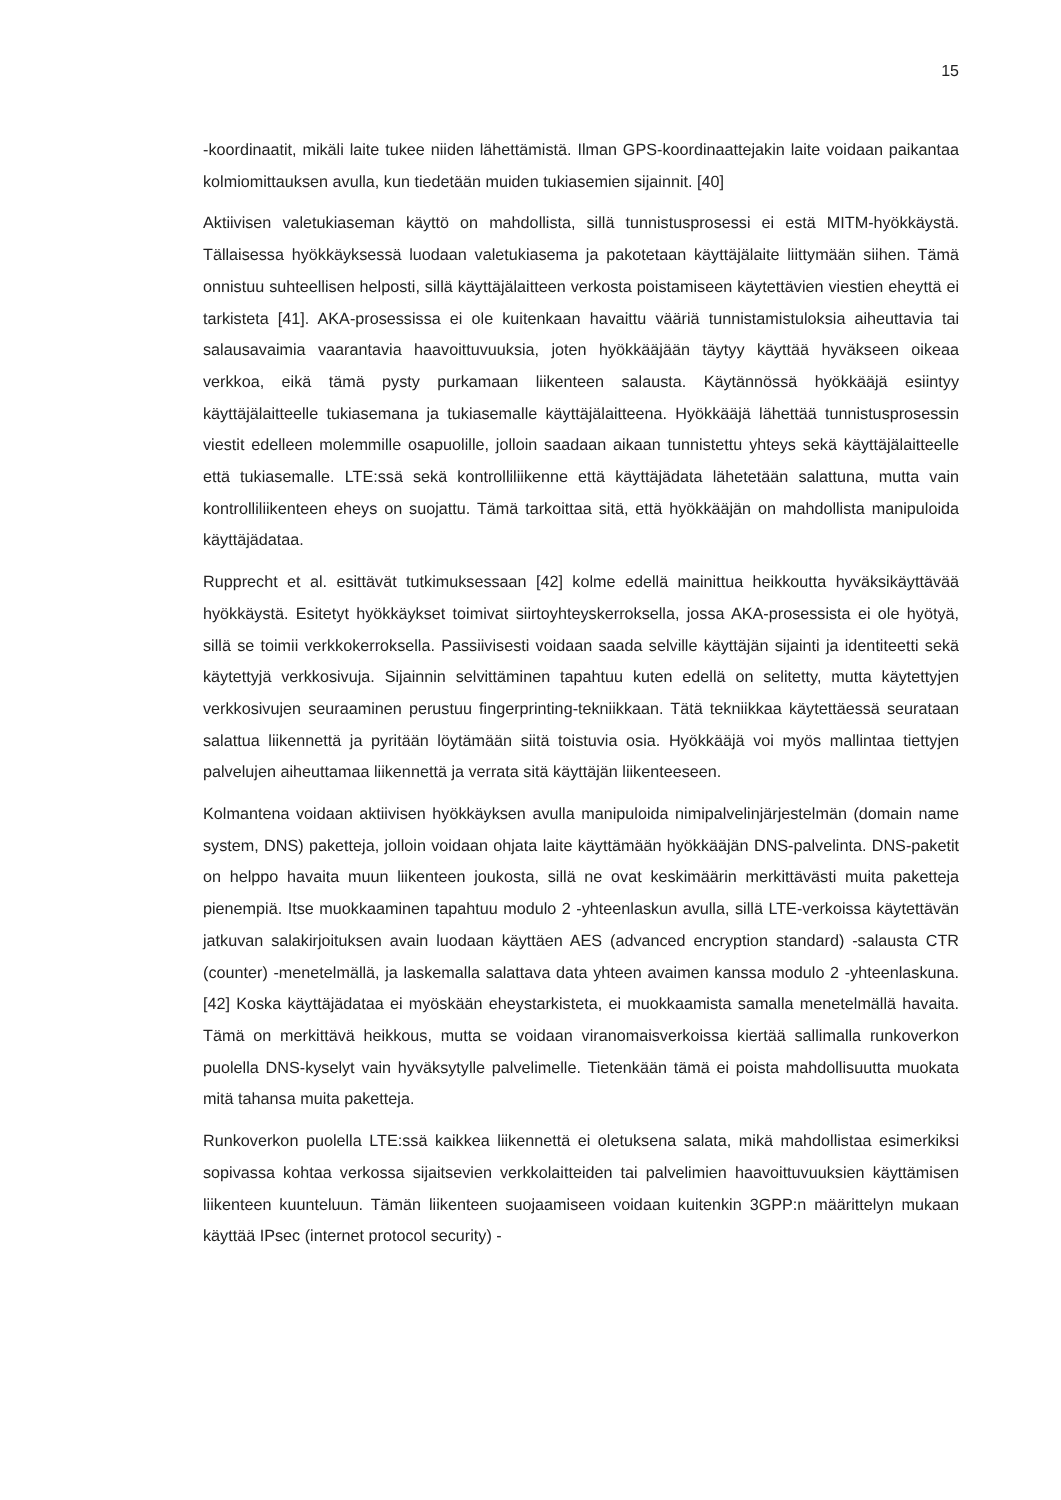15
-koordinaatit, mikäli laite tukee niiden lähettämistä. Ilman GPS-koordinaattejakin laite voidaan paikantaa kolmiomittauksen avulla, kun tiedetään muiden tukiasemien sijainnit. [40]
Aktiivisen valetukiaseman käyttö on mahdollista, sillä tunnistusprosessi ei estä MITM-hyökkäystä. Tällaisessa hyökkäyksessä luodaan valetukiasema ja pakotetaan käyttäjälaite liittymään siihen. Tämä onnistuu suhteellisen helposti, sillä käyttäjälaitteen verkosta poistamiseen käytettävien viestien eheyttä ei tarkisteta [41]. AKA-prosessissa ei ole kuitenkaan havaittu vääriä tunnistamistuloksia aiheuttavia tai salausavaimia vaarantavia haavoittuvuuksia, joten hyökkääjään täytyy käyttää hyväkseen oikeaa verkkoa, eikä tämä pysty purkamaan liikenteen salausta. Käytännössä hyökkääjä esiintyy käyttäjälaitteelle tukiasemana ja tukiasemalle käyttäjälaitteena. Hyökkääjä lähettää tunnistusprosessin viestit edelleen molemmille osapuolille, jolloin saadaan aikaan tunnistettu yhteys sekä käyttäjälaitteelle että tukiasemalle. LTE:ssä sekä kontrolliliikenne että käyttäjädata lähetetään salattuna, mutta vain kontrolliliikenteen eheys on suojattu. Tämä tarkoittaa sitä, että hyökkääjän on mahdollista manipuloida käyttäjädataa.
Rupprecht et al. esittävät tutkimuksessaan [42] kolme edellä mainittua heikkoutta hyväksikäyttävää hyökkäystä. Esitetyt hyökkäykset toimivat siirtoyhteyskerroksella, jossa AKA-prosessista ei ole hyötyä, sillä se toimii verkkokerroksella. Passiivisesti voidaan saada selville käyttäjän sijainti ja identiteetti sekä käytettyjä verkkosivuja. Sijainnin selvittäminen tapahtuu kuten edellä on selitetty, mutta käytettyjen verkkosivujen seuraaminen perustuu fingerprinting-tekniikkaan. Tätä tekniikkaa käytettäessä seurataan salattua liikennettä ja pyritään löytämään siitä toistuvia osia. Hyökkääjä voi myös mallintaa tiettyjen palvelujen aiheuttamaa liikennettä ja verrata sitä käyttäjän liikenteeseen.
Kolmantena voidaan aktiivisen hyökkäyksen avulla manipuloida nimipalvelinjärjestelmän (domain name system, DNS) paketteja, jolloin voidaan ohjata laite käyttämään hyökkääjän DNS-palvelinta. DNS-paketit on helppo havaita muun liikenteen joukosta, sillä ne ovat keskimäärin merkittävästi muita paketteja pienempiä. Itse muokkaaminen tapahtuu modulo 2 -yhteenlaskun avulla, sillä LTE-verkoissa käytettävän jatkuvan salakirjoituksen avain luodaan käyttäen AES (advanced encryption standard) -salausta CTR (counter) -menetelmällä, ja laskemalla salattava data yhteen avaimen kanssa modulo 2 -yhteenlaskuna. [42] Koska käyttäjädataa ei myöskään eheystarkisteta, ei muokkaamista samalla menetelmällä havaita. Tämä on merkittävä heikkous, mutta se voidaan viranomaisverkoissa kiertää sallimalla runkoverkon puolella DNS-kyselyt vain hyväksytylle palvelimelle. Tietenkään tämä ei poista mahdollisuutta muokata mitä tahansa muita paketteja.
Runkoverkon puolella LTE:ssä kaikkea liikennettä ei oletuksena salata, mikä mahdollistaa esimerkiksi sopivassa kohtaa verkossa sijaitsevien verkkolaitteiden tai palvelimien haavoittuvuuksien käyttämisen liikenteen kuunteluun. Tämän liikenteen suojaamiseen voidaan kuitenkin 3GPP:n määrittelyn mukaan käyttää IPsec (internet protocol security) -